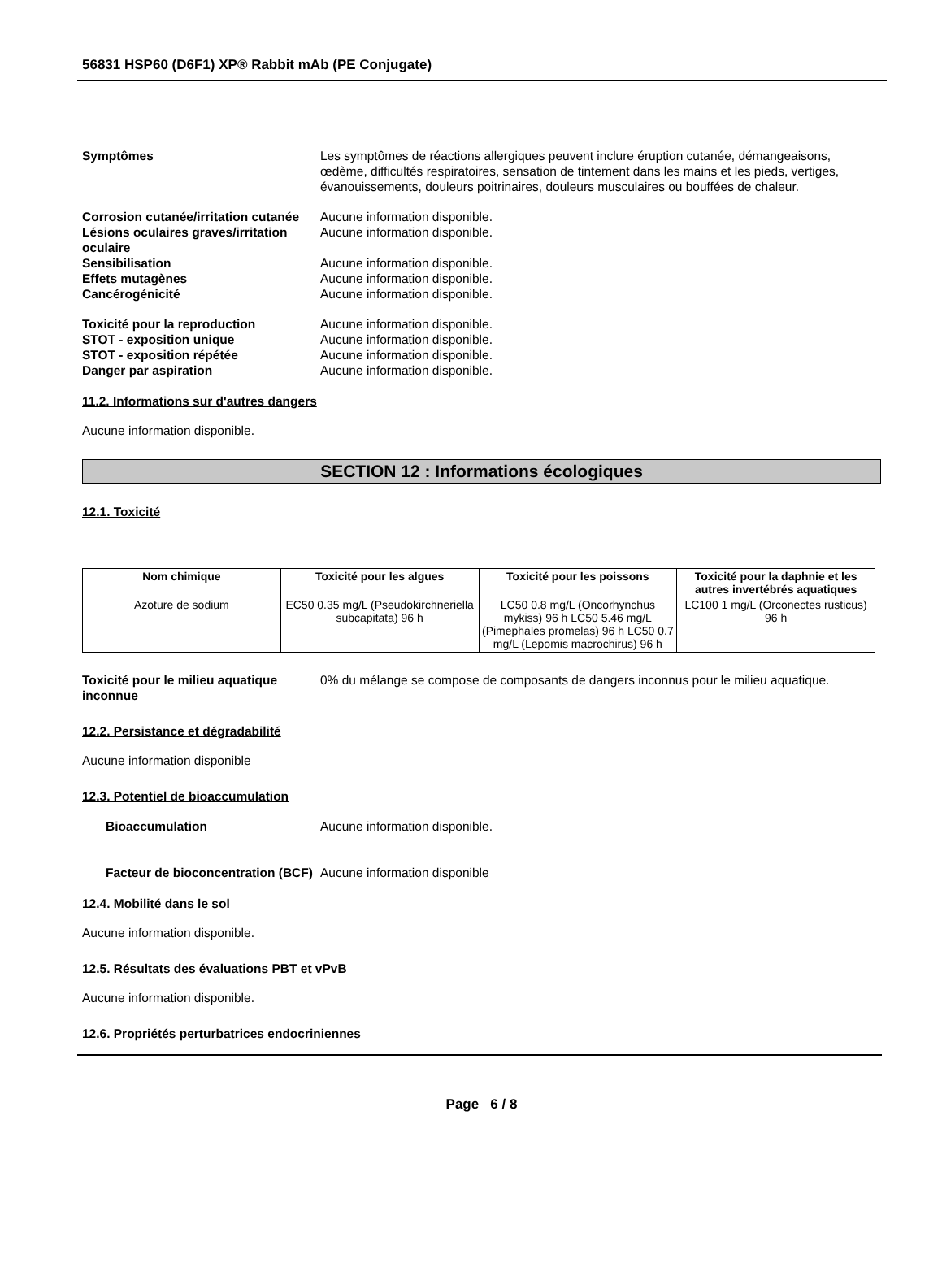56831 HSP60 (D6F1) XP® Rabbit mAb (PE Conjugate)
Symptômes Les symptômes de réactions allergiques peuvent inclure éruption cutanée, démangeaisons, œdème, difficultés respiratoires, sensation de tintement dans les mains et les pieds, vertiges, évanouissements, douleurs poitrinaires, douleurs musculaires ou bouffées de chaleur.
Corrosion cutanée/irritation cutanée
Aucune information disponible.
Lésions oculaires graves/irritation oculaire
Aucune information disponible.
Sensibilisation Aucune information disponible.
Effets mutagènes Aucune information disponible.
Cancérogénicité Aucune information disponible.
Toxicité pour la reproduction Aucune information disponible.
STOT - exposition unique Aucune information disponible.
STOT - exposition répétée Aucune information disponible.
Danger par aspiration Aucune information disponible.
11.2. Informations sur d'autres dangers
Aucune information disponible.
SECTION 12 : Informations écologiques
12.1. Toxicité
| Nom chimique | Toxicité pour les algues | Toxicité pour les poissons | Toxicité pour la daphnie et les autres invertébrés aquatiques |
| --- | --- | --- | --- |
| Azoture de sodium | EC50 0.35 mg/L (Pseudokirchneriella subcapitata) 96 h | LC50 0.8 mg/L (Oncorhynchus mykiss) 96 h LC50 5.46 mg/L (Pimephales promelas) 96 h LC50 0.7 mg/L (Lepomis macrochirus) 96 h | LC100 1 mg/L (Orconectes rusticus) 96 h |
Toxicité pour le milieu aquatique inconnue
0% du mélange se compose de composants de dangers inconnus pour le milieu aquatique.
12.2. Persistance et dégradabilité
Aucune information disponible
12.3. Potentiel de bioaccumulation
Bioaccumulation Aucune information disponible.
Facteur de bioconcentration (BCF)
Aucune information disponible
12.4. Mobilité dans le sol
Aucune information disponible.
12.5. Résultats des évaluations PBT et vPvB
Aucune information disponible.
12.6. Propriétés perturbatrices endocriniennes
Page 6 / 8